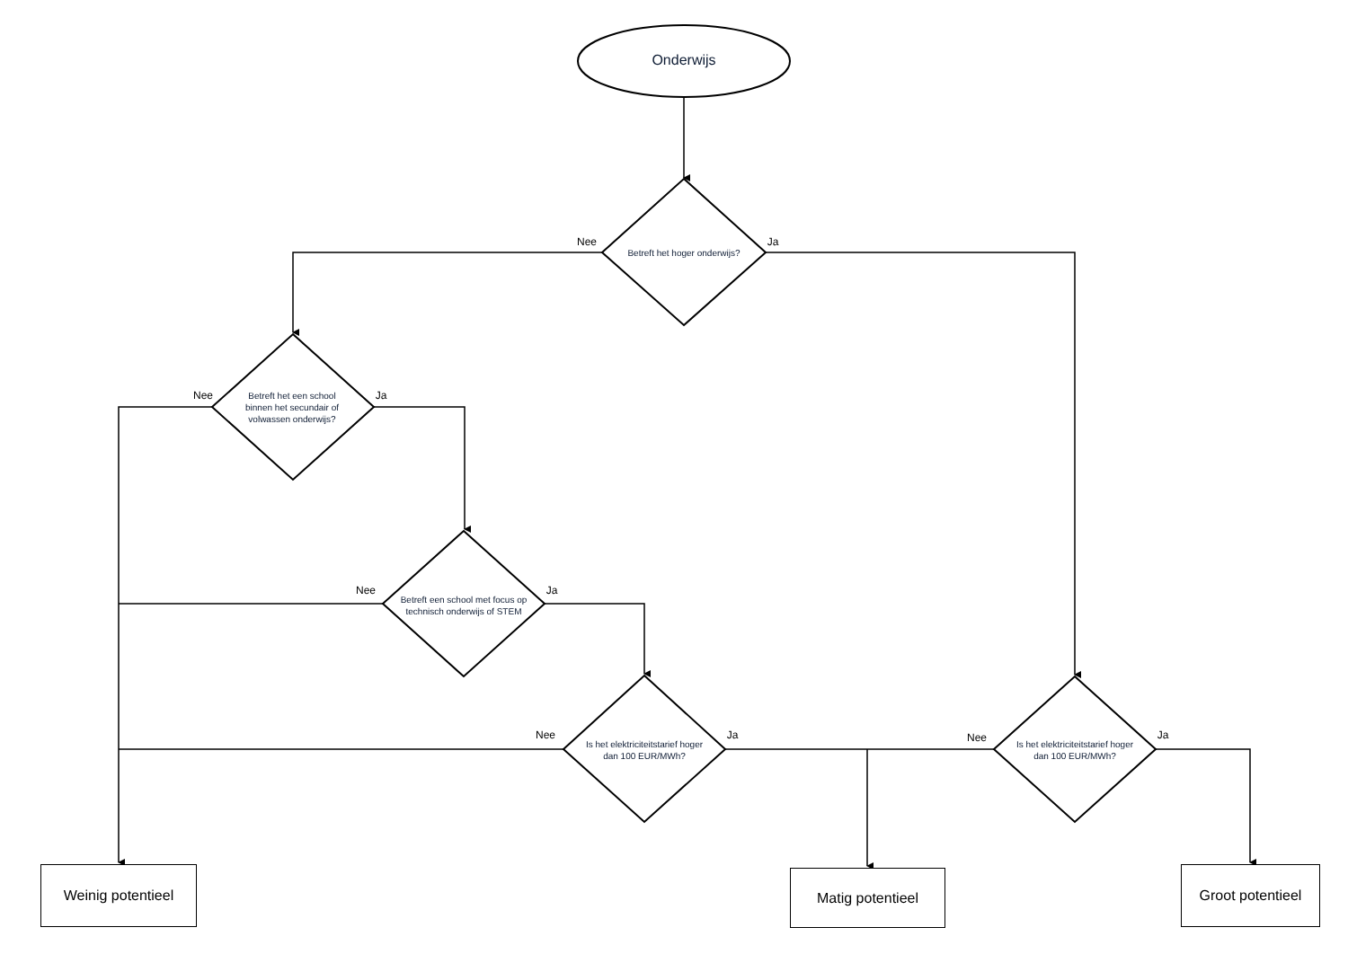Onderwijs
Nee
Betreft het hoger onderwijs?
Ja
Nee
Betreft het een school binnen het secundair of volwassen onderwijs?
Ja
Nee
Betreft een school met focus op technisch onderwijs of STEM
Ja
Nee
Is het elektriciteitstarief hoger dan 100 EUR/MWh?
Ja
Nee
Is het elektriciteitstarief hoger dan 100 EUR/MWh?
Ja
Weinig potentieel
Matig potentieel
Groot potentieel